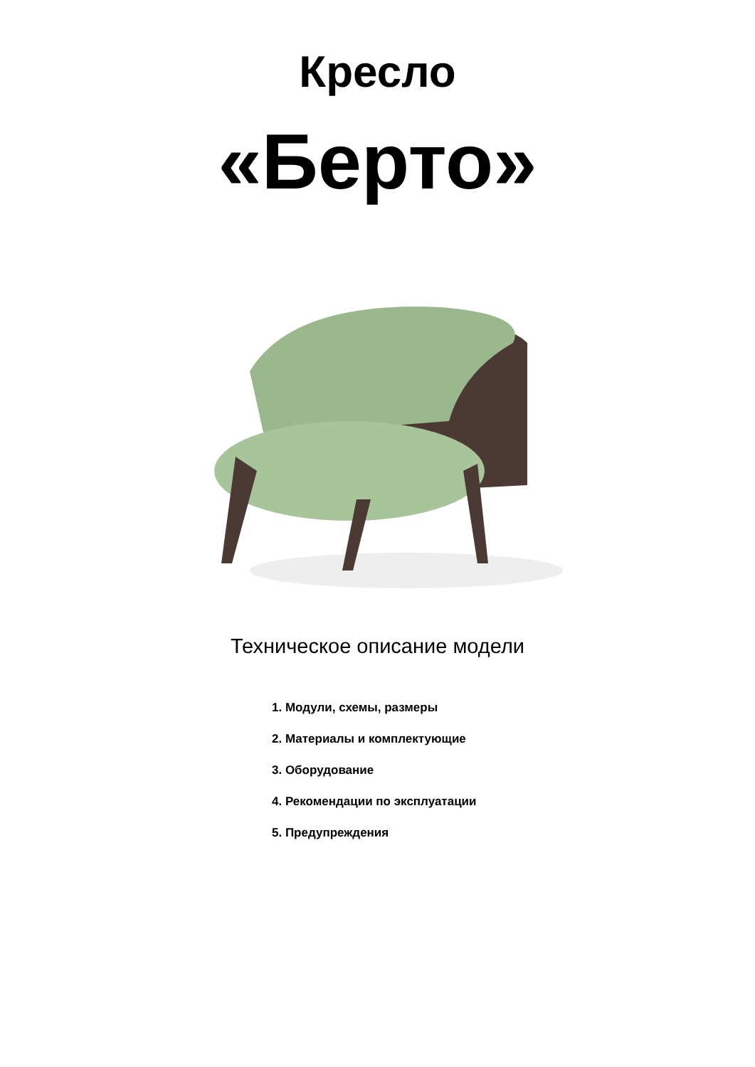Кресло
«Берто»
Техническое описание модели
1. Модули, схемы, размеры
2. Материалы и комплектующие
3. Оборудование
4. Рекомендации по эксплуатации
5. Предупреждения